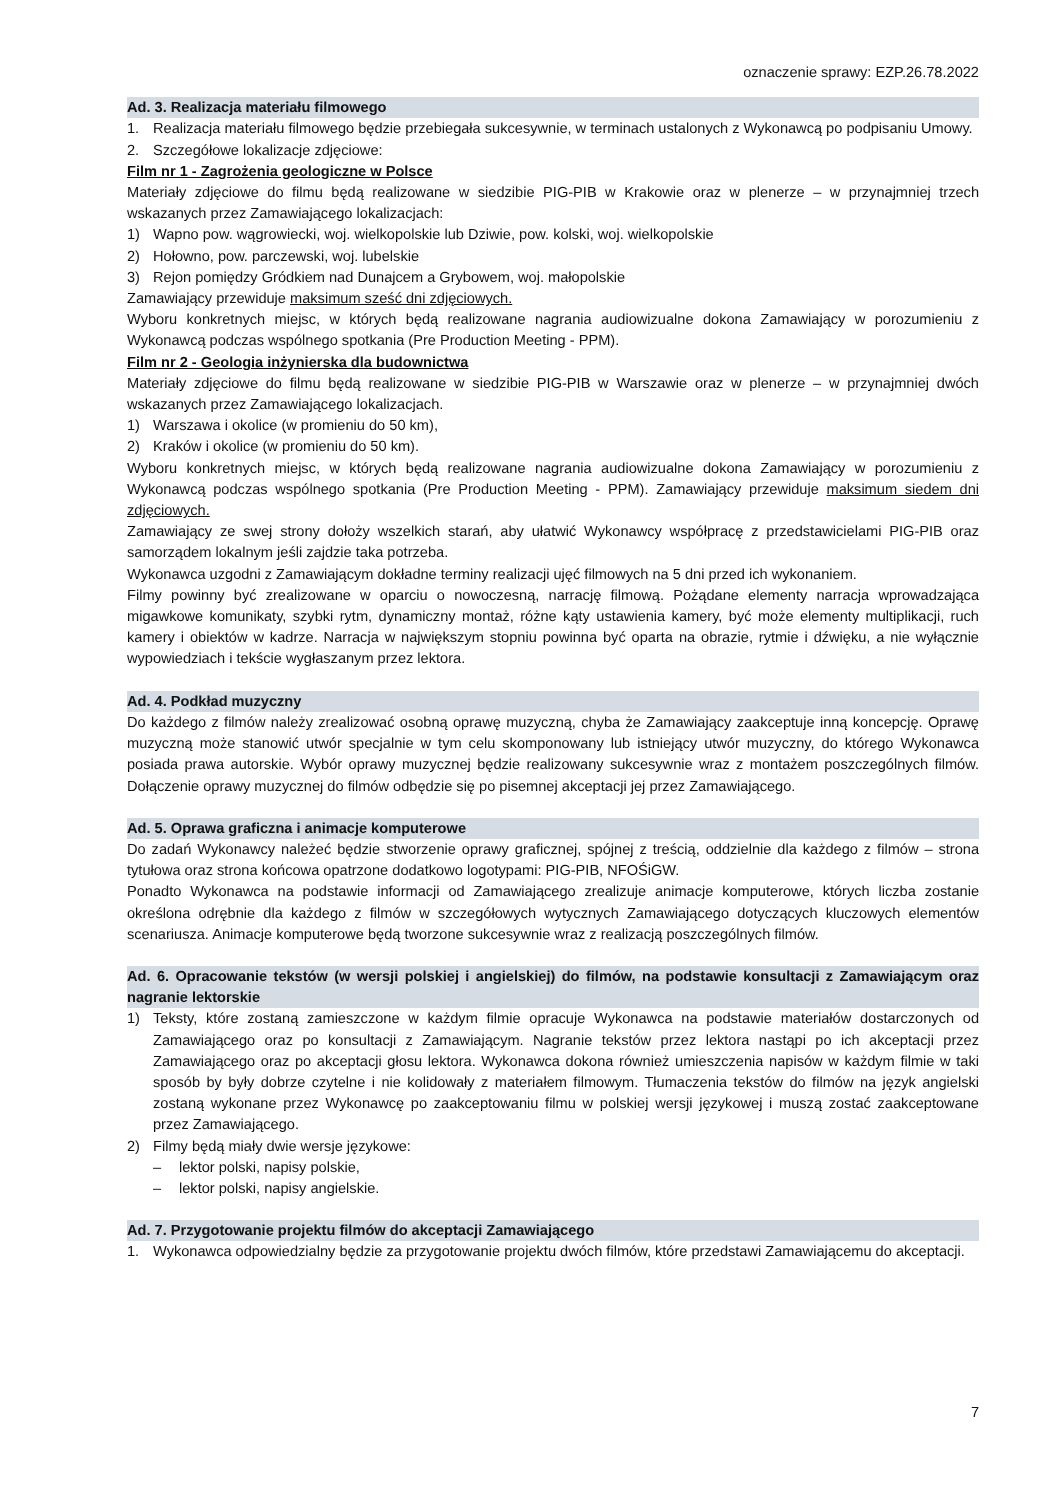oznaczenie sprawy: EZP.26.78.2022
Ad. 3. Realizacja materiału filmowego
1. Realizacja materiału filmowego będzie przebiegała sukcesywnie, w terminach ustalonych z Wykonawcą po podpisaniu Umowy.
2. Szczegółowe lokalizacje zdjęciowe:
Film nr 1 - Zagrożenia geologiczne w Polsce
Materiały zdjęciowe do filmu będą realizowane w siedzibie PIG-PIB w Krakowie oraz w plenerze – w przynajmniej trzech wskazanych przez Zamawiającego lokalizacjach:
1) Wapno pow. wągrowiecki, woj. wielkopolskie lub Dziwie, pow. kolski, woj. wielkopolskie
2) Hołowno, pow. parczewski, woj. lubelskie
3) Rejon pomiędzy Gródkiem nad Dunajcem a Grybowem, woj. małopolskie
Zamawiający przewiduje maksimum sześć dni zdjęciowych.
Wyboru konkretnych miejsc, w których będą realizowane nagrania audiowizualne dokona Zamawiający w porozumieniu z Wykonawcą podczas wspólnego spotkania (Pre Production Meeting - PPM).
Film nr 2 - Geologia inżynierska dla budownictwa
Materiały zdjęciowe do filmu będą realizowane w siedzibie PIG-PIB w Warszawie oraz w plenerze – w przynajmniej dwóch wskazanych przez Zamawiającego lokalizacjach.
1) Warszawa i okolice (w promieniu do 50 km),
2) Kraków i okolice (w promieniu do 50 km).
Wyboru konkretnych miejsc, w których będą realizowane nagrania audiowizualne dokona Zamawiający w porozumieniu z Wykonawcą podczas wspólnego spotkania (Pre Production Meeting - PPM). Zamawiający przewiduje maksimum siedem dni zdjęciowych.
Zamawiający ze swej strony dołoży wszelkich starań, aby ułatwić Wykonawcy współpracę z przedstawicielami PIG-PIB oraz samorządem lokalnym jeśli zajdzie taka potrzeba.
Wykonawca uzgodni z Zamawiającym dokładne terminy realizacji ujęć filmowych na 5 dni przed ich wykonaniem.
Filmy powinny być zrealizowane w oparciu o nowoczesną, narrację filmową. Pożądane elementy narracja wprowadzająca migawkowe komunikaty, szybki rytm, dynamiczny montaż, różne kąty ustawienia kamery, być może elementy multiplikacji, ruch kamery i obiektów w kadrze. Narracja w największym stopniu powinna być oparta na obrazie, rytmie i dźwięku, a nie wyłącznie wypowiedziach i tekście wygłaszanym przez lektora.
Ad. 4. Podkład muzyczny
Do każdego z filmów należy zrealizować osobną oprawę muzyczną, chyba że Zamawiający zaakceptuje inną koncepcję. Oprawę muzyczną może stanowić utwór specjalnie w tym celu skomponowany lub istniejący utwór muzyczny, do którego Wykonawca posiada prawa autorskie. Wybór oprawy muzycznej będzie realizowany sukcesywnie wraz z montażem poszczególnych filmów. Dołączenie oprawy muzycznej do filmów odbędzie się po pisemnej akceptacji jej przez Zamawiającego.
Ad. 5. Oprawa graficzna i animacje komputerowe
Do zadań Wykonawcy należeć będzie stworzenie oprawy graficznej, spójnej z treścią, oddzielnie dla każdego z filmów – strona tytułowa oraz strona końcowa opatrzone dodatkowo logotypami: PIG-PIB, NFOŚiGW.
Ponadto Wykonawca na podstawie informacji od Zamawiającego zrealizuje animacje komputerowe, których liczba zostanie określona odrębnie dla każdego z filmów w szczegółowych wytycznych Zamawiającego dotyczących kluczowych elementów scenariusza. Animacje komputerowe będą tworzone sukcesywnie wraz z realizacją poszczególnych filmów.
Ad. 6. Opracowanie tekstów (w wersji polskiej i angielskiej) do filmów, na podstawie konsultacji z Zamawiającym oraz nagranie lektorskie
1) Teksty, które zostaną zamieszczone w każdym filmie opracuje Wykonawca na podstawie materiałów dostarczonych od Zamawiającego oraz po konsultacji z Zamawiającym. Nagranie tekstów przez lektora nastąpi po ich akceptacji przez Zamawiającego oraz po akceptacji głosu lektora. Wykonawca dokona również umieszczenia napisów w każdym filmie w taki sposób by były dobrze czytelne i nie kolidowały z materiałem filmowym. Tłumaczenia tekstów do filmów na język angielski zostaną wykonane przez Wykonawcę po zaakceptowaniu filmu w polskiej wersji językowej i muszą zostać zaakceptowane przez Zamawiającego.
2) Filmy będą miały dwie wersje językowe:
– lektor polski, napisy polskie,
– lektor polski, napisy angielskie.
Ad. 7. Przygotowanie projektu filmów do akceptacji Zamawiającego
1. Wykonawca odpowiedzialny będzie za przygotowanie projektu dwóch filmów, które przedstawi Zamawiającemu do akceptacji.
7